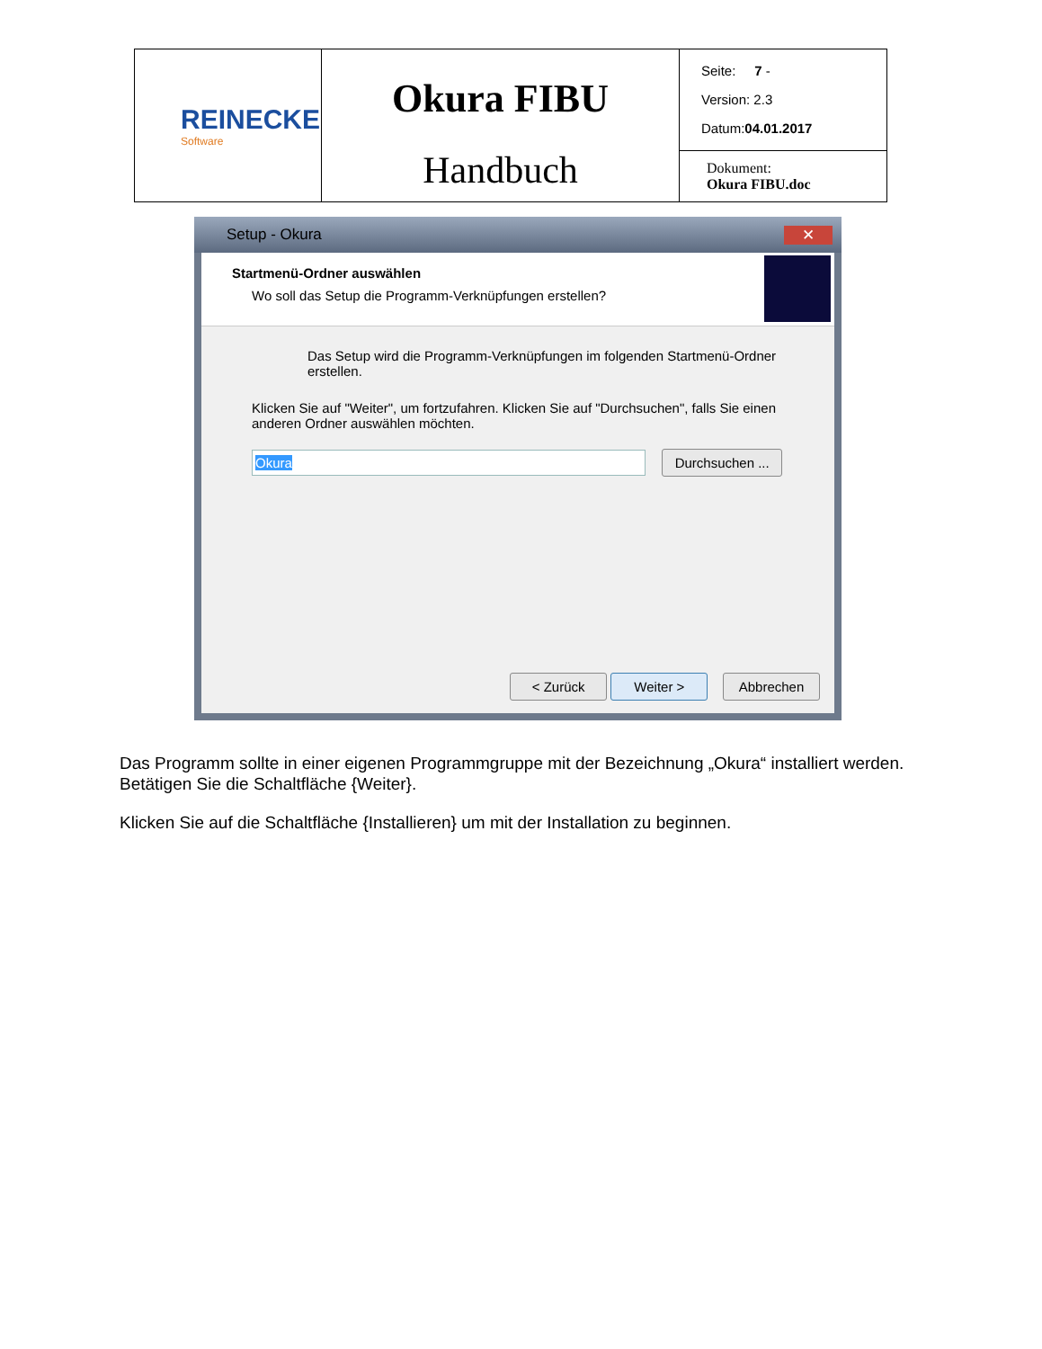| REINECKE Software | Okura FIBU Handbuch | Seite: 7 - Version: 2.3 Datum: 04.01.2017 |
| | | Dokument: Okura FIBU.doc |
Setup - Okura ✕
Startmenü-Ordner auswählen
Wo soll das Setup die Programm-Verknüpfungen erstellen?
Das Setup wird die Programm-Verknüpfungen im folgenden Startmenü-Ordner erstellen.
Klicken Sie auf "Weiter", um fortzufahren. Klicken Sie auf "Durchsuchen", falls Sie einen anderen Ordner auswählen möchten.
Okura Durchsuchen ...
< Zurück Weiter > Abbrechen
Das Programm sollte in einer eigenen Programmgruppe mit der Bezeichnung „Okura“ installiert werden. Betätigen Sie die Schaltfläche {Weiter}.
Klicken Sie auf die Schaltfläche {Installieren} um mit der Installation zu beginnen.